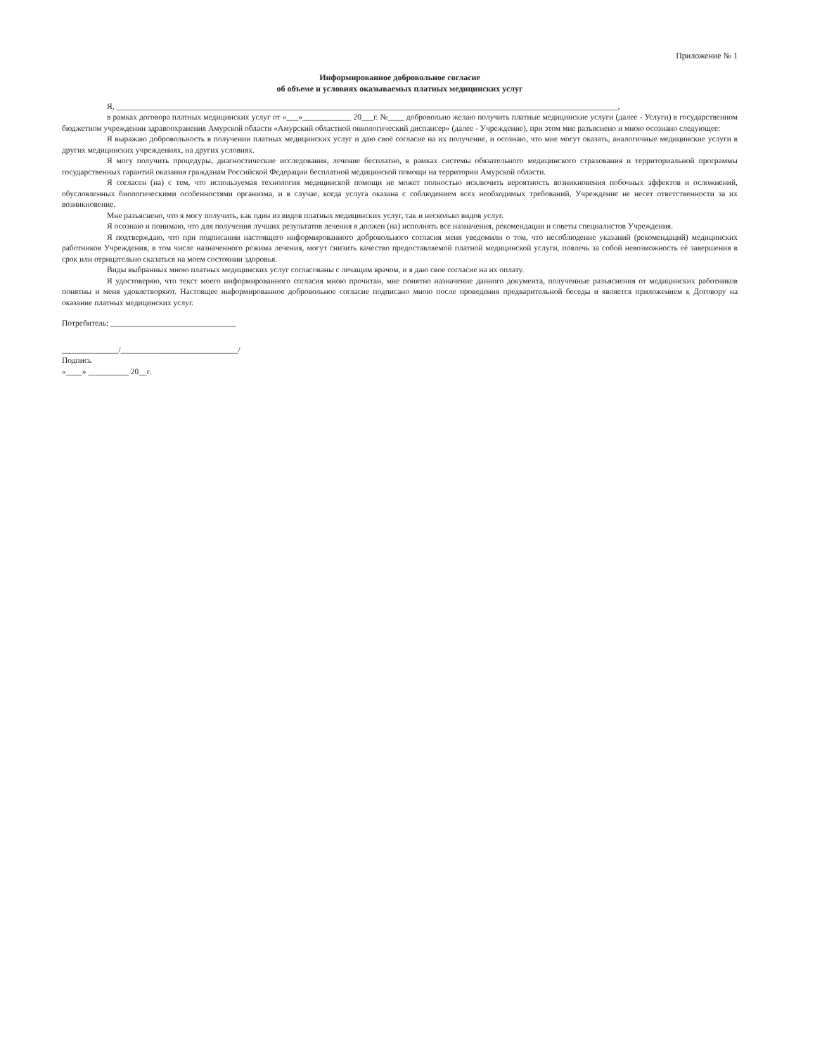Приложение № 1
Информированное добровольное согласие
об объеме и условиях оказываемых платных медицинских услуг
Я, ____________________________________________________________________________________________________________________________,
в рамках договора платных медицинских услуг от «___»____________ 20___г. №____ добровольно желаю получить платные медицинские услуги (далее - Услуги) в государственном бюджетном учреждении здравоохранения Амурской области «Амурский областной онкологический диспансер» (далее - Учреждение), при этом мне разъяснено и мною осознано следующее:
Я выражаю добровольность в получении платных медицинских услуг и даю своё согласие на их получение, и осознаю, что мне могут оказать, аналогичные медицинские услуги в других медицинских учреждениях, на других условиях.
Я могу получить процедуры, диагностические исследования, лечение бесплатно, в рамках системы обязательного медицинского страхования и территориальной программы государственных гарантий оказания гражданам Российской Федерации бесплатной медицинской помощи на территории Амурской области.
Я согласен (на) с тем, что используемая технология медицинской помощи не может полностью исключить вероятность возникновения побочных эффектов и осложнений, обусловленных биологическими особенностями организма, и в случае, когда услуга оказана с соблюдением всех необходимых требований, Учреждение не несет ответственности за их возникновение.
Мне разъяснено, что я могу получить, как один из видов платных медицинских услуг, так и несколько видов услуг.
Я осознаю и понимаю, что для получения лучших результатов лечения я должен (на) исполнять все назначения, рекомендации и советы специалистов Учреждения.
Я подтверждаю, что при подписании настоящего информированного добровольного согласия меня уведомили о том, что несоблюдение указаний (рекомендаций) медицинских работников Учреждения, в том числе назначенного режима лечения, могут снизить качество предоставляемой платной медицинской услуги, повлечь за собой невозможность её завершения в срок или отрицательно сказаться на моем состоянии здоровья.
Виды выбранных мною платных медицинских услуг согласованы с лечащим врачом, и я даю свое согласие на их оплату.
Я удостоверяю, что текст моего информированного согласия мною прочитан, мне понятно назначение данного документа, полученные разъяснения от медицинских работников понятны и меня удовлетворяют. Настоящее информированное добровольное согласие подписано мною после проведения предварительной беседы и является приложением к Договору на оказание платных медицинских услуг.
Потребитель: _______________________________
______________/_____________________________/
Подпись
«____» __________ 20__г.